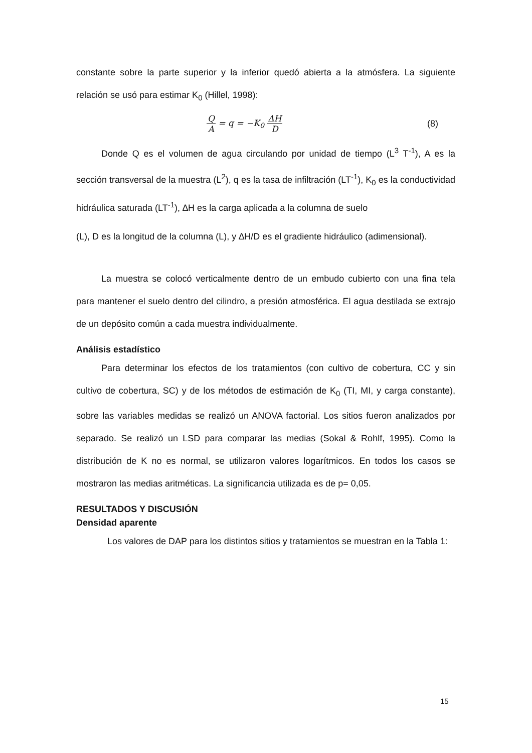constante sobre la parte superior y la inferior quedó abierta a la atmósfera. La siguiente relación se usó para estimar K<sub>0</sub> (Hillel, 1998):
Q A = q = −K<sub>0</sub> ΔH D
(8)
Donde Q es el volumen de agua circulando por unidad de tiempo (L<sup>3</sup> T<sup>-1</sup>), A es la sección transversal de la muestra (L<sup>2</sup>), q es la tasa de infiltración (LT<sup>-1</sup>), K<sub>0</sub> es la conductividad hidráulica saturada (LT<sup>-1</sup>), ∆H es la carga aplicada a la columna de suelo
(L), D es la longitud de la columna (L), y ∆H/D es el gradiente hidráulico (adimensional).
La muestra se colocó verticalmente dentro de un embudo cubierto con una fina tela para mantener el suelo dentro del cilindro, a presión atmosférica. El agua destilada se extrajo de un depósito común a cada muestra individualmente.
Análisis estadístico
Para determinar los efectos de los tratamientos (con cultivo de cobertura, CC y sin cultivo de cobertura, SC) y de los métodos de estimación de K<sub>0</sub> (TI, MI, y carga constante), sobre las variables medidas se realizó un ANOVA factorial. Los sitios fueron analizados por separado. Se realizó un LSD para comparar las medias (Sokal & Rohlf, 1995). Como la distribución de K no es normal, se utilizaron valores logarítmicos. En todos los casos se mostraron las medias aritméticas. La significancia utilizada es de p= 0,05.
RESULTADOS Y DISCUSIÓN
Densidad aparente
Los valores de DAP para los distintos sitios y tratamientos se muestran en la Tabla 1:
15